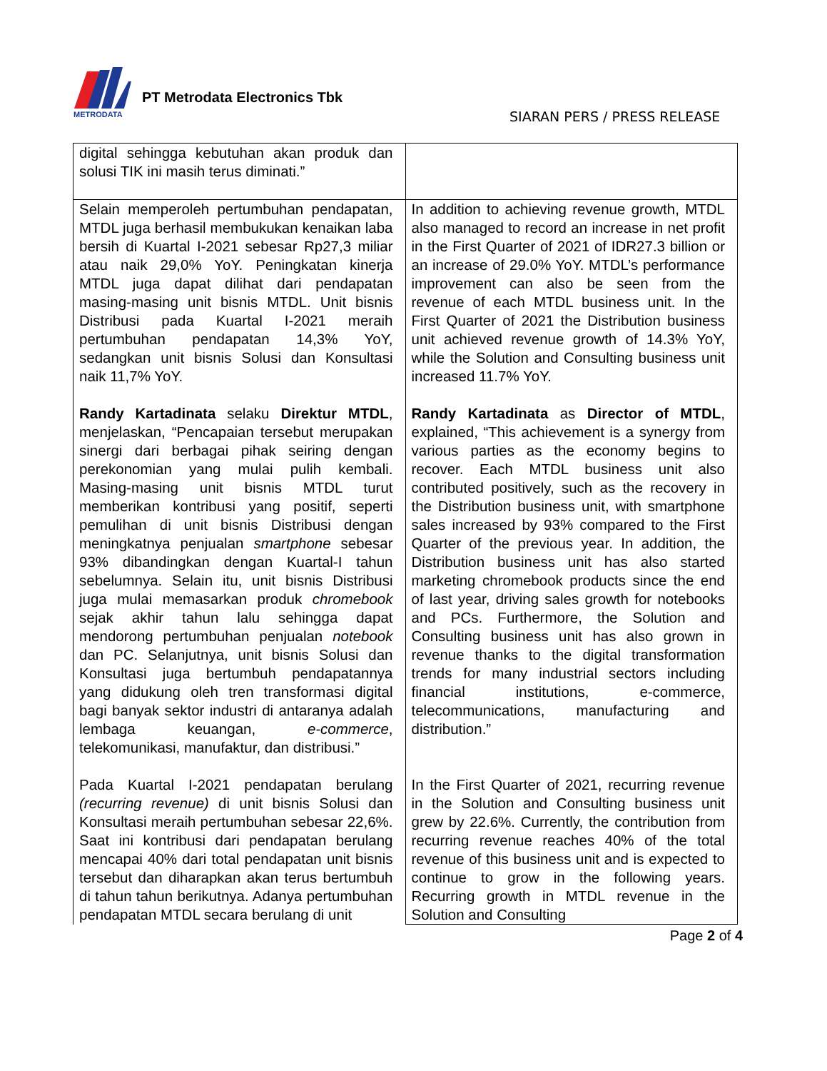METRODATA
PT Metrodata Electronics Tbk
SIARAN PERS / PRESS RELEASE
| digital sehingga kebutuhan akan produk dan solusi TIK ini masih terus diminati.” | |
| Selain memperoleh pertumbuhan pendapatan, MTDL juga berhasil membukukan kenaikan laba bersih di Kuartal I-2021 sebesar Rp27,3 miliar atau naik 29,0% YoY. Peningkatan kinerja MTDL juga dapat dilihat dari pendapatan masing-masing unit bisnis MTDL. Unit bisnis Distribusi pada Kuartal I-2021 meraih pertumbuhan pendapatan 14,3% YoY, sedangkan unit bisnis Solusi dan Konsultasi naik 11,7% YoY. Randy Kartadinata selaku Direktur MTDL , menjelaskan, “Pencapaian tersebut merupakan sinergi dari berbagai pihak seiring dengan perekonomian yang mulai pulih kembali. Masing-masing unit bisnis MTDL turut memberikan kontribusi yang positif, seperti pemulihan di unit bisnis Distribusi dengan meningkatnya penjualan smartphone sebesar 93% dibandingkan dengan Kuartal-I tahun sebelumnya. Selain itu, unit bisnis Distribusi juga mulai memasarkan produk chromebook sejak akhir tahun lalu sehingga dapat mendorong pertumbuhan penjualan notebook dan PC. Selanjutnya, unit bisnis Solusi dan Konsultasi juga bertumbuh pendapatannya yang didukung oleh tren transformasi digital bagi banyak sektor industri di antaranya adalah lembaga keuangan, e-commerce , telekomunikasi, manufaktur, dan distribusi.” Pada Kuartal I-2021 pendapatan berulang (recurring revenue) di unit bisnis Solusi dan Konsultasi meraih pertumbuhan sebesar 22,6%. Saat ini kontribusi dari pendapatan berulang mencapai 40% dari total pendapatan unit bisnis tersebut dan diharapkan akan terus bertumbuh di tahun tahun berikutnya. Adanya pertumbuhan pendapatan MTDL secara berulang di unit | In addition to achieving revenue growth, MTDL also managed to record an increase in net profit in the First Quarter of 2021 of IDR27.3 billion or an increase of 29.0% YoY. MTDL’s performance improvement can also be seen from the revenue of each MTDL business unit. In the First Quarter of 2021 the Distribution business unit achieved revenue growth of 14.3% YoY, while the Solution and Consulting business unit increased 11.7% YoY. Randy Kartadinata as Director of MTDL , explained, “This achievement is a synergy from various parties as the economy begins to recover. Each MTDL business unit also contributed positively, such as the recovery in the Distribution business unit, with smartphone sales increased by 93% compared to the First Quarter of the previous year. In addition, the Distribution business unit has also started marketing chromebook products since the end of last year, driving sales growth for notebooks and PCs. Furthermore, the Solution and Consulting business unit has also grown in revenue thanks to the digital transformation trends for many industrial sectors including financial institutions, e-commerce, telecommunications, manufacturing and distribution.” In the First Quarter of 2021, recurring revenue in the Solution and Consulting business unit grew by 22.6%. Currently, the contribution from recurring revenue reaches 40% of the total revenue of this business unit and is expected to continue to grow in the following years. Recurring growth in MTDL revenue in the Solution and Consulting |
Page 2 of 4